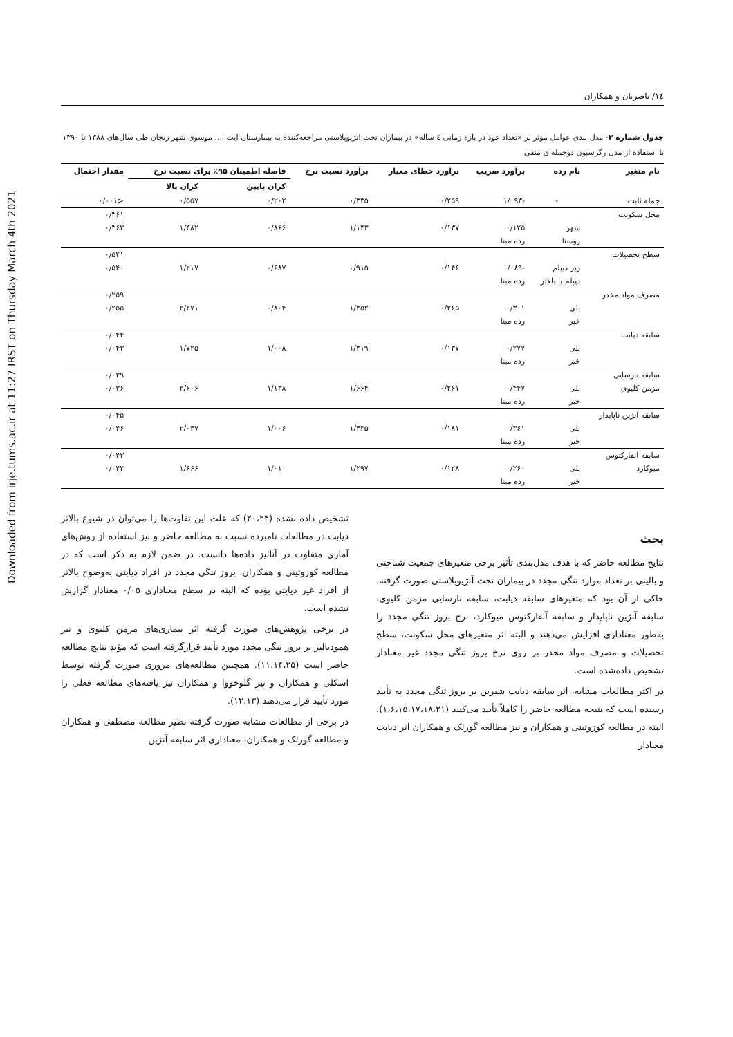Downloaded from irje.tums.ac.ir at 11:27 IRST on Thursday March 4th 2021
۱٤/ ناصریان و همکاران
جدول شماره ۳- مدل بندی عوامل مؤثر بر «تعداد عود در بازه زمانی ٤ ساله» در بیماران تحت آنژیوپلاستی مراجعه‌کننده به بیمارستان آیت ا... موسوی شهر زنجان طی سال‌های ۱۳۸۸ تا ۱۳۹۰ با استفاده از مدل رگرسیون دوجمله‌ای منفی
| نام متغیر | نام رده | برآورد ضریب | برآورد خطای معیار | برآورد نسبت نرخ | فاصله اطمینان ۹۵٪ برای نسبت نرخ | | مقدار احتمال |
| --- | --- | --- | --- | --- | --- | --- | --- |
| | | | | | کران پایین | کران بالا | |
| جمله ثابت | - | -۱/۰۹۳ | ۰/۲۵۹ | ۰/۳۳۵ | ۰/۲۰۲ | ۰/۵۵۷ | <۰/۰۰۱ |
| محل سکونت | | | | | | | ۰/۳۶۱ |
| | شهر | ۰/۱۲۵ | ۰/۱۳۷ | ۱/۱۳۳ | ۰/۸۶۶ | ۱/۴۸۲ | ۰/۳۶۳ |
| | روستا | رده مبنا | | | | | |
| سطح تحصیلات | | | | | | | ۰/۵۴۱ |
| | زیر دیپلم | -۰/۰۸۹ | ۰/۱۴۶ | ۰/۹۱۵ | ۰/۶۸۷ | ۱/۲۱۷ | ۰/۵۴۰ |
| | دیپلم یا بالاتر | رده مبنا | | | | | |
| مصرف مواد مخدر | | | | | | | ۰/۲۵۹ |
| | بلی | ۰/۳۰۱ | ۰/۲۶۵ | ۱/۳۵۲ | ۰/۸۰۴ | ۲/۲۷۱ | ۰/۲۵۵ |
| | خیر | رده مبنا | | | | | |
| سابقه دیابت | | | | | | | ۰/۰۴۴ |
| | بلی | ۰/۲۷۷ | ۰/۱۳۷ | ۱/۳۱۹ | ۱/۰۰۸ | ۱/۷۲۵ | ۰/۰۴۳ |
| | خیر | رده مبنا | | | | | |
| سابقه نارسایی | | | | | | | ۰/۰۳۹ |
| مزمن کلیوی | بلی | ۰/۴۴۷ | ۰/۲۶۱ | ۱/۶۶۴ | ۱/۱۳۸ | ۲/۶۰۶ | ۰/۰۳۶ |
| | خیر | رده مبنا | | | | | |
| سابقه آنژین ناپایدار | | | | | | | ۰/۰۴۵ |
| | بلی | ۰/۳۶۱ | ۰/۱۸۱ | ۱/۴۳۵ | ۱/۰۰۶ | ۲/۰۴۷ | ۰/۰۴۶ |
| | خیر | رده مبنا | | | | | |
| سابقه انفارکتوس | | | | | | | ۰/۰۴۳ |
| میوکارد | بلی | ۰/۲۶۰ | ۰/۱۲۸ | ۱/۲۹۷ | ۱/۰۱۰ | ۱/۶۶۶ | ۰/۰۴۲ |
| | خیر | رده مبنا | | | | | |
بحث
نتایج مطالعه حاضر که با هدف مدل‌بندی تأثیر برخی متغیرهای جمعیت شناختی و بالینی بر تعداد موارد تنگی مجدد در بیماران تحت آنژیوپلاستی صورت گرفته، حاکی از آن بود که متغیرهای سابقه دیابت، سابقه نارسایی مزمن کلیوی، سابقه آنژین ناپایدار و سابقه آنفارکتوس میوکارد، نرخ بروز تنگی مجدد را به‌طور معناداری افزایش می‌دهند و البته اثر متغیرهای محل سکونت، سطح تحصیلات و مصرف مواد مخدر بر روی نرخ بروز تنگی مجدد غیر معنادار تشخیص داده‌شده است.
در اکثر مطالعات مشابه، اثر سابقه دیابت شیرین بر بروز تنگی مجدد به تأیید رسیده است که نتیجه مطالعه حاضر را کاملاً تأیید می‌کنند (۱،۶،۱۵،۱۷،۱۸،۲۱). البته در مطالعه کوزوتینی و همکاران و نیز مطالعه گورلک و همکاران اثر دیابت معنادار
تشخیص داده نشده (۲۰،۲۴) که علت این تفاوت‌ها را می‌توان در شیوع بالاتر دیابت در مطالعات نامبرده نسبت به مطالعه حاضر و نیز استفاده از روش‌های آماری متفاوت در آنالیز داده‌ها دانست. در ضمن لازم به ذکر است که در مطالعه کوزوتینی و همکاران، بروز تنگی مجدد در افراد دیابتی به‌وضوح بالاتر از افراد غیر دیابتی بوده که البته در سطح معناداری ۰/۰۵ معنادار گزارش نشده است.
در برخی پژوهش‌های صورت گرفته اثر بیماری‌های مزمن کلیوی و نیز همودیالیز بر بروز تنگی مجدد مورد تأیید قرارگرفته است که مؤید نتایج مطالعه حاضر است (۱۱،۱۴،۲۵). همچنین مطالعه‌های مروری صورت گرفته توسط اسکلی و همکاران و نیز گلوخووا و همکاران نیز یافته‌های مطالعه فعلی را مورد تأیید قرار می‌دهند (۱۲،۱۳).
در برخی از مطالعات مشابه صورت گرفته نظیر مطالعه مصطفی و همکاران و مطالعه گورلک و همکاران، معناداری اثر سابقه آنژین